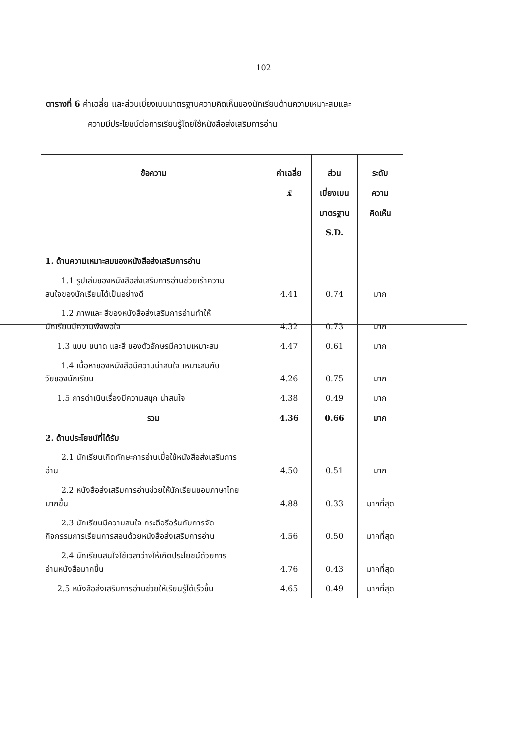102
ตารางที่ 6 ค่าเฉลี่ย และส่วนเบี่ยงเบนมาตรฐานความคิดเห็นของนักเรียนด้านความเหมาะสมและ
ความมีประโยชน์ต่อการเรียนรู้โดยใช้หนังสือส่งเสริมการอ่าน
| ข้อความ | ค่าเฉลี่ย x̄ | ส่วน เบี่ยงเบน มาตรฐาน S.D. | ระดับ ความ คิดเห็น |
| --- | --- | --- | --- |
| 1. ด้านความเหมาะสมของหนังสือส่งเสริมการอ่าน | | | |
| 1.1 รูปเล่มของหนังสือส่งเสริมการอ่านช่วยเร้าความ สนใจของนักเรียนได้เป็นอย่างดี | 4.41 | 0.74 | มาก |
| 1.2 ภาพและ สีของหนังสือส่งเสริมการอ่านทำให้ นักเรียนมีความพึงพอใจ | 4.32 | 0.73 | มาก |
| 1.3 แบบ ขนาด และสี ของตัวอักษรมีความเหมาะสม | 4.47 | 0.61 | มาก |
| 1.4 เนื้อหาของหนังสือมีความน่าสนใจ เหมาะสมกับ วัยของนักเรียน | 4.26 | 0.75 | มาก |
| 1.5 การดำเนินเรื่องมีความสนุก น่าสนใจ | 4.38 | 0.49 | มาก |
| รวม | 4.36 | 0.66 | มาก |
| 2. ด้านประโยชน์ที่ได้รับ | | | |
| 2.1 นักเรียนเกิดทักษะการอ่านเมื่อใช้หนังสือส่งเสริมการ อ่าน | 4.50 | 0.51 | มาก |
| 2.2 หนังสือส่งเสริมการอ่านช่วยให้นักเรียนชอบภาษาไทย มากขึ้น | 4.88 | 0.33 | มากที่สุด |
| 2.3 นักเรียนมีความสนใจ กระตือรือร้นกับการจัด กิจกรรมการเรียนการสอนด้วยหนังสือส่งเสริมการอ่าน | 4.56 | 0.50 | มากที่สุด |
| 2.4 นักเรียนสนใจใช้เวลาว่างให้เกิดประโยชน์ด้วยการ อ่านหนังสือมากขึ้น | 4.76 | 0.43 | มากที่สุด |
| 2.5 หนังสือส่งเสริมการอ่านช่วยให้เรียนรู้ได้เร็วขึ้น | 4.65 | 0.49 | มากที่สุด |